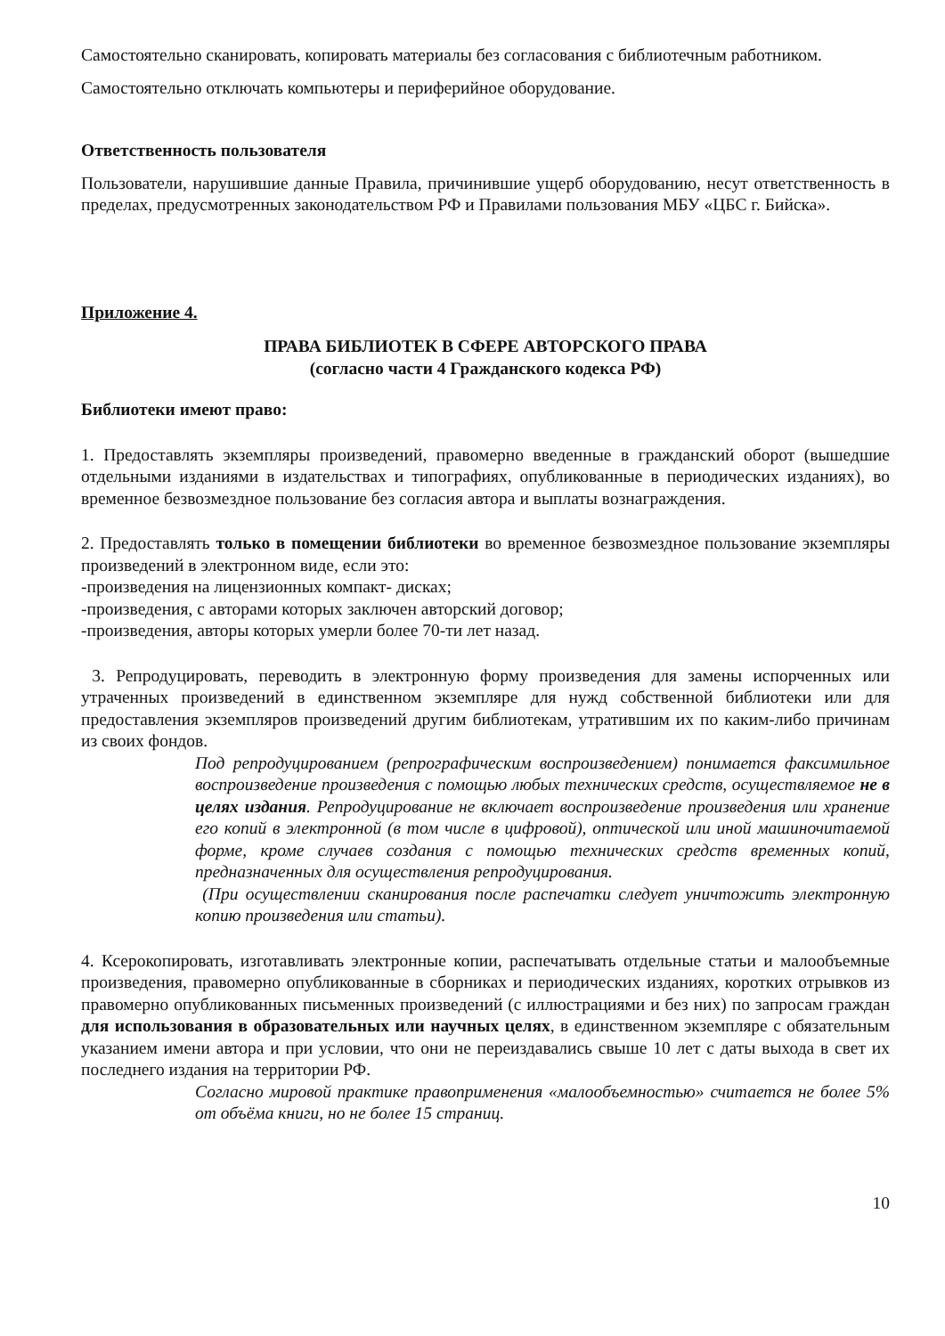Самостоятельно сканировать, копировать материалы без согласования с библиотечным работником.
Самостоятельно отключать компьютеры и периферийное оборудование.
Ответственность пользователя
Пользователи, нарушившие данные Правила, причинившие ущерб оборудованию, несут ответственность в пределах, предусмотренных законодательством РФ и Правилами пользования МБУ «ЦБС г. Бийска».
Приложение 4.
ПРАВА БИБЛИОТЕК В СФЕРЕ АВТОРСКОГО ПРАВА
(согласно части 4 Гражданского кодекса РФ)
Библиотеки имеют право:
1. Предоставлять экземпляры произведений, правомерно введенные в гражданский оборот (вышедшие отдельными изданиями в издательствах и типографиях, опубликованные в периодических изданиях), во временное безвозмездное пользование без согласия автора и выплаты вознаграждения.
2. Предоставлять только в помещении библиотеки во временное безвозмездное пользование экземпляры произведений в электронном виде, если это:
-произведения на лицензионных компакт- дисках;
-произведения, с авторами которых заключен авторский договор;
-произведения, авторы которых умерли более 70-ти лет назад.
3. Репродуцировать, переводить в электронную форму произведения для замены испорченных или утраченных произведений в единственном экземпляре для нужд собственной библиотеки или для предоставления экземпляров произведений другим библиотекам, утратившим их по каким-либо причинам из своих фондов.
Под репродуцированием (репрографическим воспроизведением) понимается факсимильное воспроизведение произведения с помощью любых технических средств, осуществляемое не в целях издания. Репродуцирование не включает воспроизведение произведения или хранение его копий в электронной (в том числе в цифровой), оптической или иной машиночитаемой форме, кроме случаев создания с помощью технических средств временных копий, предназначенных для осуществления репродуцирования.
(При осуществлении сканирования после распечатки следует уничтожить электронную копию произведения или статьи).
4. Ксерокопировать, изготавливать электронные копии, распечатывать отдельные статьи и малообъемные произведения, правомерно опубликованные в сборниках и периодических изданиях, коротких отрывков из правомерно опубликованных письменных произведений (с иллюстрациями и без них) по запросам граждан для использования в образовательных или научных целях, в единственном экземпляре с обязательным указанием имени автора и при условии, что они не переиздавались свыше 10 лет с даты выхода в свет их последнего издания на территории РФ.
Согласно мировой практике правоприменения «малообъемностью» считается не более 5% от объёма книги, но не более 15 страниц.
10